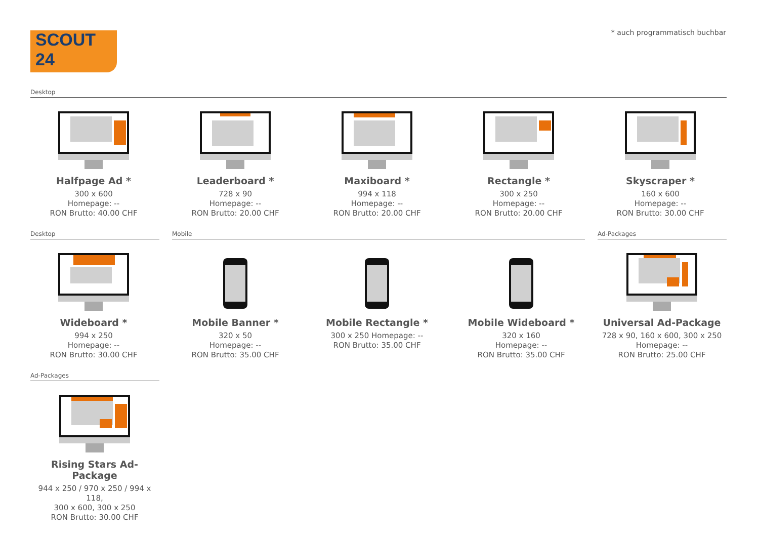SCOUT 24 * auch programmatisch buchbar
Desktop
Halfpage Ad *
300 x 600
Homepage: --
RON Brutto: 40.00 CHF
Leaderboard *
728 x 90
Homepage: --
RON Brutto: 20.00 CHF
Maxiboard *
994 x 118
Homepage: --
RON Brutto: 20.00 CHF
Rectangle *
300 x 250
Homepage: --
RON Brutto: 20.00 CHF
Skyscraper *
160 x 600
Homepage: --
RON Brutto: 30.00 CHF
Desktop Mobile Ad-Packages
Wideboard *
994 x 250
Homepage: --
RON Brutto: 30.00 CHF
Mobile Banner *
320 x 50
Homepage: --
RON Brutto: 35.00 CHF
Mobile Rectangle *
300 x 250 Homepage: --
RON Brutto: 35.00 CHF
Mobile Wideboard *
320 x 160
Homepage: --
RON Brutto: 35.00 CHF
Universal Ad-Package
728 x 90, 160 x 600, 300 x 250
Homepage: --
RON Brutto: 25.00 CHF
Ad-Packages
Rising Stars Ad-Package
944 x 250 / 970 x 250 / 994 x 118,
300 x 600, 300 x 250
RON Brutto: 30.00 CHF